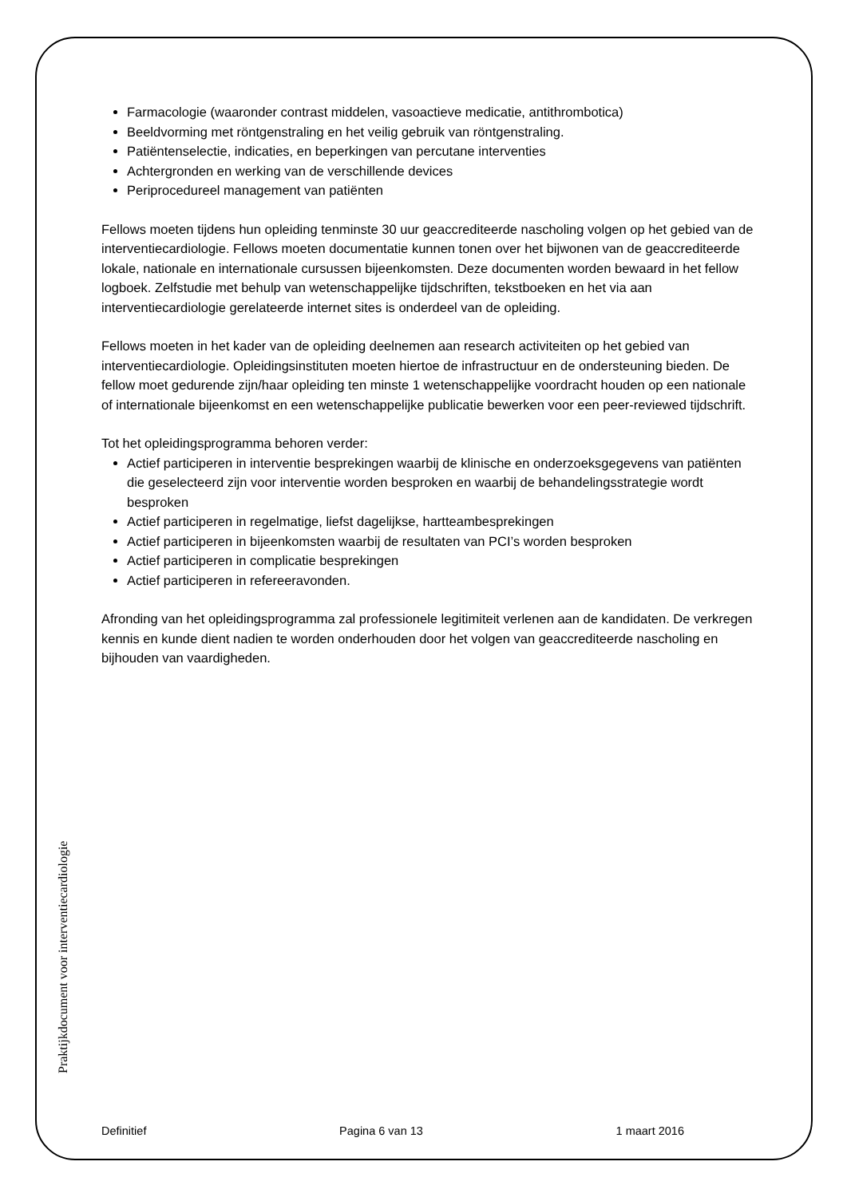Farmacologie (waaronder contrast middelen, vasoactieve medicatie, antithrombotica)
Beeldvorming met röntgenstraling en het veilig gebruik van röntgenstraling.
Patiëntenselectie, indicaties, en beperkingen van percutane interventies
Achtergronden en werking van de verschillende devices
Periprocedureel management van patiënten
Fellows moeten tijdens hun opleiding tenminste 30 uur geaccrediteerde nascholing volgen op het gebied van de interventiecardiologie. Fellows moeten documentatie kunnen tonen over het bijwonen van de geaccrediteerde lokale, nationale en internationale cursussen bijeenkomsten. Deze documenten worden bewaard in het fellow logboek. Zelfstudie met behulp van wetenschappelijke tijdschriften, tekstboeken en het via aan interventiecardiologie gerelateerde internet sites is onderdeel van de opleiding.
Fellows moeten in het kader van de opleiding deelnemen aan research activiteiten op het gebied van interventiecardiologie. Opleidingsinstituten moeten hiertoe de infrastructuur en de ondersteuning bieden. De fellow moet gedurende zijn/haar opleiding ten minste 1 wetenschappelijke voordracht houden op een nationale of internationale bijeenkomst en een wetenschappelijke publicatie bewerken voor een peer-reviewed tijdschrift.
Tot het opleidingsprogramma behoren verder:
Actief participeren in interventie besprekingen waarbij de klinische en onderzoeksgegevens van patiënten die geselecteerd zijn voor interventie worden besproken en waarbij de behandelingsstrategie wordt besproken
Actief participeren in regelmatige, liefst dagelijkse, hartteambesprekingen
Actief participeren in bijeenkomsten waarbij de resultaten van PCI’s worden besproken
Actief participeren in complicatie besprekingen
Actief participeren in refereeravonden.
Afronding van het opleidingsprogramma zal professionele legitimiteit verlenen aan de kandidaten. De verkregen kennis en kunde dient nadien te worden onderhouden door het volgen van geaccrediteerde nascholing en bijhouden van vaardigheden.
Praktijkdocument voor interventiecardiologie
Definitief Pagina 6 van 13 1 maart 2016